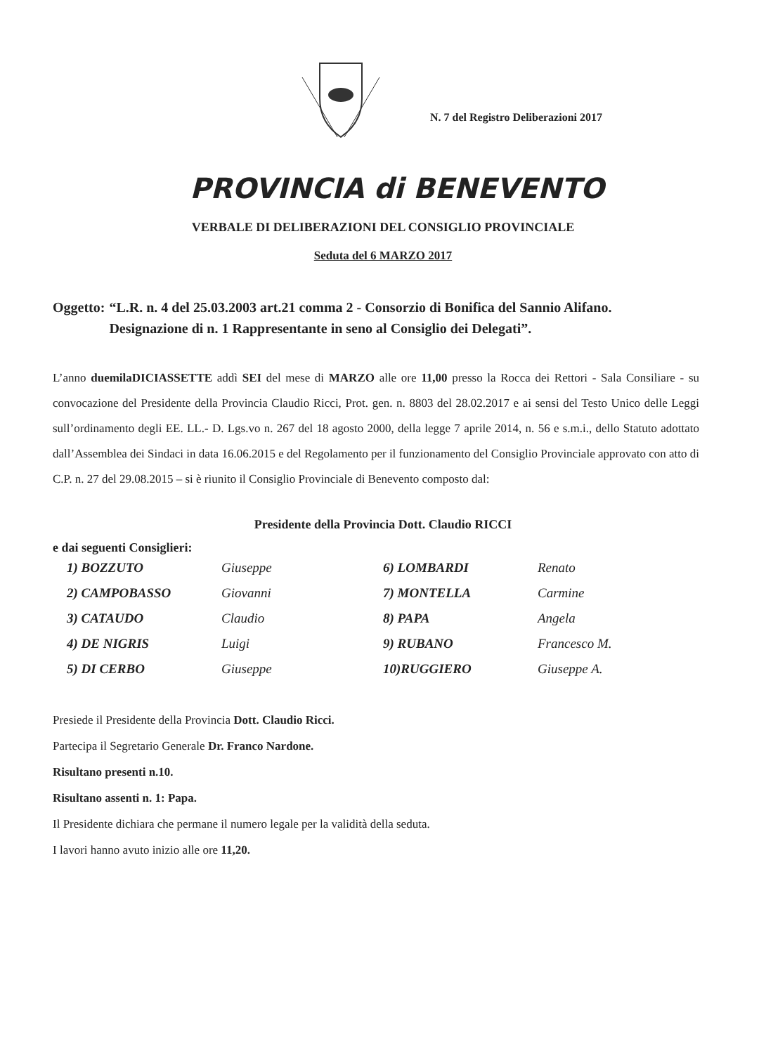N. 7 del Registro Deliberazioni 2017
PROVINCIA di BENEVENTO
VERBALE DI DELIBERAZIONI DEL CONSIGLIO PROVINCIALE
Seduta del 6 MARZO 2017
Oggetto: “L.R. n. 4 del 25.03.2003 art.21 comma 2 - Consorzio di Bonifica del Sannio Alifano. Designazione di n. 1 Rappresentante in seno al Consiglio dei Delegati”.
L’anno duemilaDICIASSETTE addì SEI del mese di MARZO alle ore 11,00 presso la Rocca dei Rettori - Sala Consiliare - su convocazione del Presidente della Provincia Claudio Ricci, Prot. gen. n. 8803 del 28.02.2017 e ai sensi del Testo Unico delle Leggi sull’ordinamento degli EE. LL.- D. Lgs.vo n. 267 del 18 agosto 2000, della legge 7 aprile 2014, n. 56 e s.m.i., dello Statuto adottato dall’Assemblea dei Sindaci in data 16.06.2015 e del Regolamento per il funzionamento del Consiglio Provinciale approvato con atto di C.P. n. 27 del 29.08.2015 – si è riunito il Consiglio Provinciale di Benevento composto dal:
Presidente della Provincia Dott. Claudio RICCI
e dai seguenti Consiglieri:
| 1) BOZZUTO | Giuseppe | 6) LOMBARDI | Renato |
| 2) CAMPOBASSO | Giovanni | 7) MONTELLA | Carmine |
| 3) CATAUDO | Claudio | 8) PAPA | Angela |
| 4) DE NIGRIS | Luigi | 9) RUBANO | Francesco M. |
| 5) DI CERBO | Giuseppe | 10)RUGGIERO | Giuseppe A. |
Presiede il Presidente della Provincia Dott. Claudio Ricci.
Partecipa il Segretario Generale Dr. Franco Nardone.
Risultano presenti n.10.
Risultano assenti n. 1: Papa.
Il Presidente dichiara che permane il numero legale per la validità della seduta.
I lavori hanno avuto inizio alle ore 11,20.